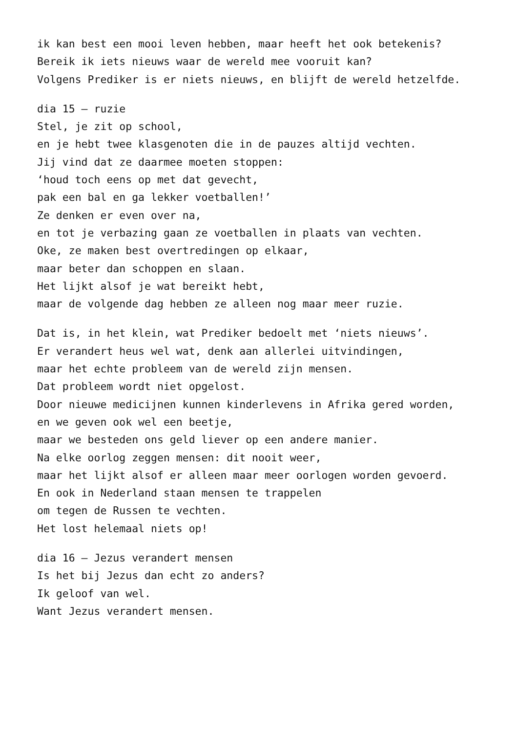ik kan best een mooi leven hebben, maar heeft het ook betekenis?
Bereik ik iets nieuws waar de wereld mee vooruit kan?
Volgens Prediker is er niets nieuws, en blijft de wereld hetzelfde.
dia 15 – ruzie
Stel, je zit op school,
en je hebt twee klasgenoten die in de pauzes altijd vechten.
Jij vind dat ze daarmee moeten stoppen:
‘houd toch eens op met dat gevecht,
pak een bal en ga lekker voetballen!’
Ze denken er even over na,
en tot je verbazing gaan ze voetballen in plaats van vechten.
Oke, ze maken best overtredingen op elkaar,
maar beter dan schoppen en slaan.
Het lijkt alsof je wat bereikt hebt,
maar de volgende dag hebben ze alleen nog maar meer ruzie.
Dat is, in het klein, wat Prediker bedoelt met ‘niets nieuws’.
Er verandert heus wel wat, denk aan allerlei uitvindingen,
maar het echte probleem van de wereld zijn mensen.
Dat probleem wordt niet opgelost.
Door nieuwe medicijnen kunnen kinderlevens in Afrika gered worden,
en we geven ook wel een beetje,
maar we besteden ons geld liever op een andere manier.
Na elke oorlog zeggen mensen: dit nooit weer,
maar het lijkt alsof er alleen maar meer oorlogen worden gevoerd.
En ook in Nederland staan mensen te trappelen
om tegen de Russen te vechten.
Het lost helemaal niets op!
dia 16 – Jezus verandert mensen
Is het bij Jezus dan echt zo anders?
Ik geloof van wel.
Want Jezus verandert mensen.